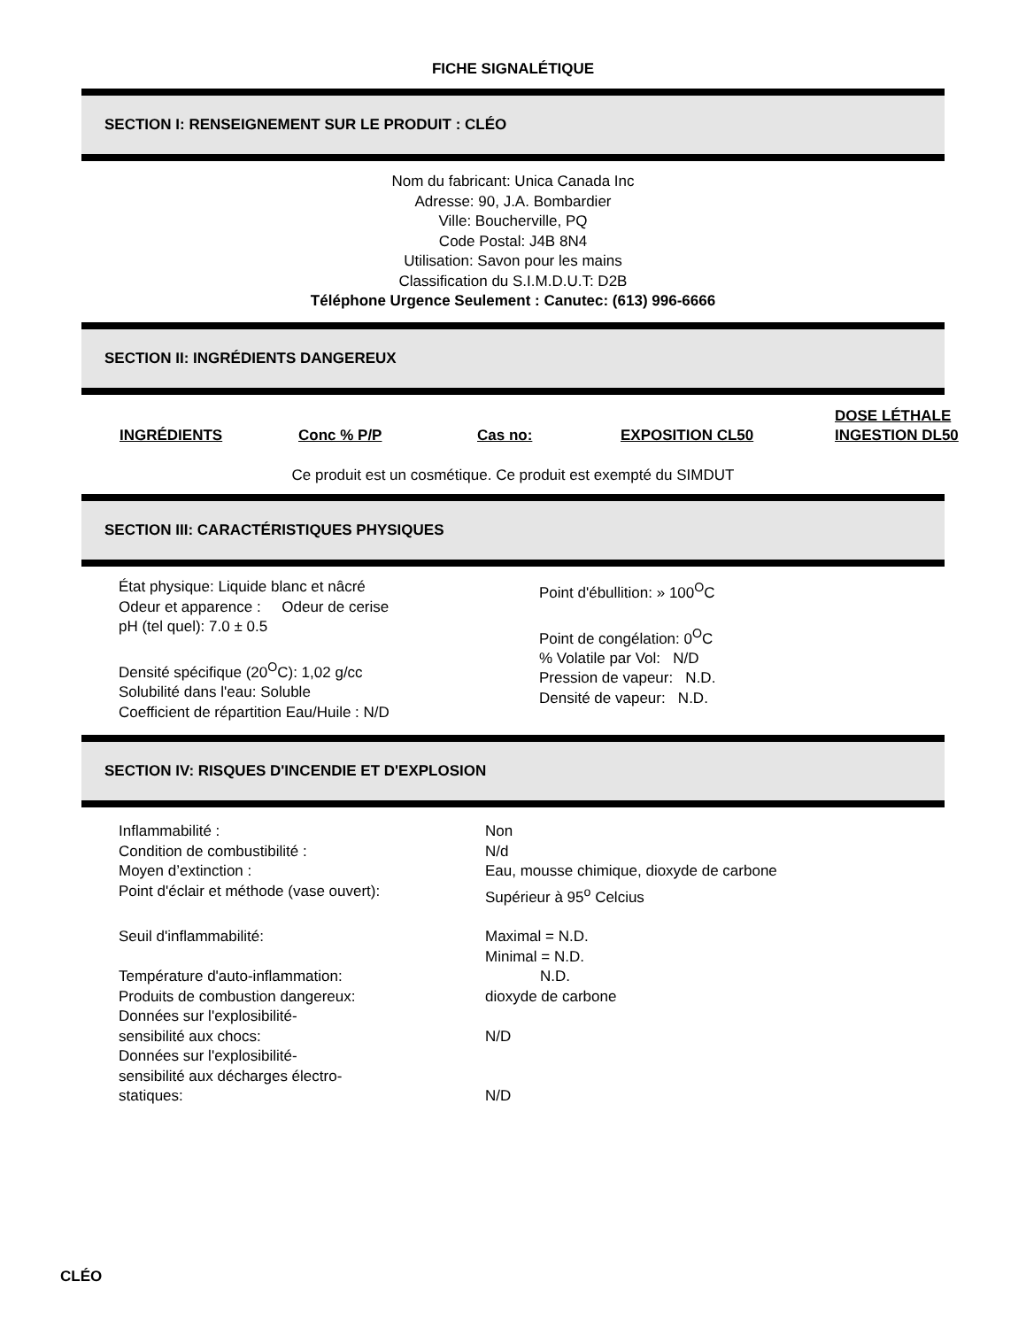FICHE SIGNALÉTIQUE
SECTION I: RENSEIGNEMENT SUR LE PRODUIT : CLÉO
Nom du fabricant: Unica Canada Inc
Adresse: 90, J.A. Bombardier
Ville: Boucherville, PQ
Code Postal: J4B 8N4
Utilisation: Savon pour les mains
Classification du S.I.M.D.U.T: D2B
Téléphone Urgence Seulement : Canutec: (613) 996-6666
SECTION II: INGRÉDIENTS DANGEREUX
| INGRÉDIENTS | Conc % P/P | Cas no: | EXPOSITION CL50 | DOSE LÉTHALE INGESTION DL50 |
| --- | --- | --- | --- | --- |
Ce produit est un cosmétique. Ce produit est exempté du SIMDUT
SECTION III: CARACTÉRISTIQUES PHYSIQUES
| État physique: Liquide blanc et nâcré Odeur et apparence : Odeur de cerise pH (tel quel): 7.0 ± 0.5 Densité spécifique (20<sup>O</sup>C): 1,02 g/cc Solubilité dans l'eau: Soluble Coefficient de répartition Eau/Huile : N/D | Point d'ébullition: » 100<sup>O</sup>C Point de congélation: 0<sup>O</sup>C % Volatile par Vol: N/D Pression de vapeur: N.D. Densité de vapeur: N.D. |
SECTION IV: RISQUES D'INCENDIE ET D'EXPLOSION
| Inflammabilité : | Non |
| Condition de combustibilité : | N/d |
| Moyen d’extinction : | Eau, mousse chimique, dioxyde de carbone |
| Point d'éclair et méthode (vase ouvert): | Supérieur à 95<sup>o</sup> Celcius |
| Seuil d'inflammabilité: | Maximal = N.D. Minimal = N.D. |
| Température d'auto-inflammation: | N.D. |
| Produits de combustion dangereux: | dioxyde de carbone |
| Données sur l'explosibilité- sensibilité aux chocs: | N/D |
| Données sur l'explosibilité- sensibilité aux décharges électro- statiques: | N/D |
CLÉO